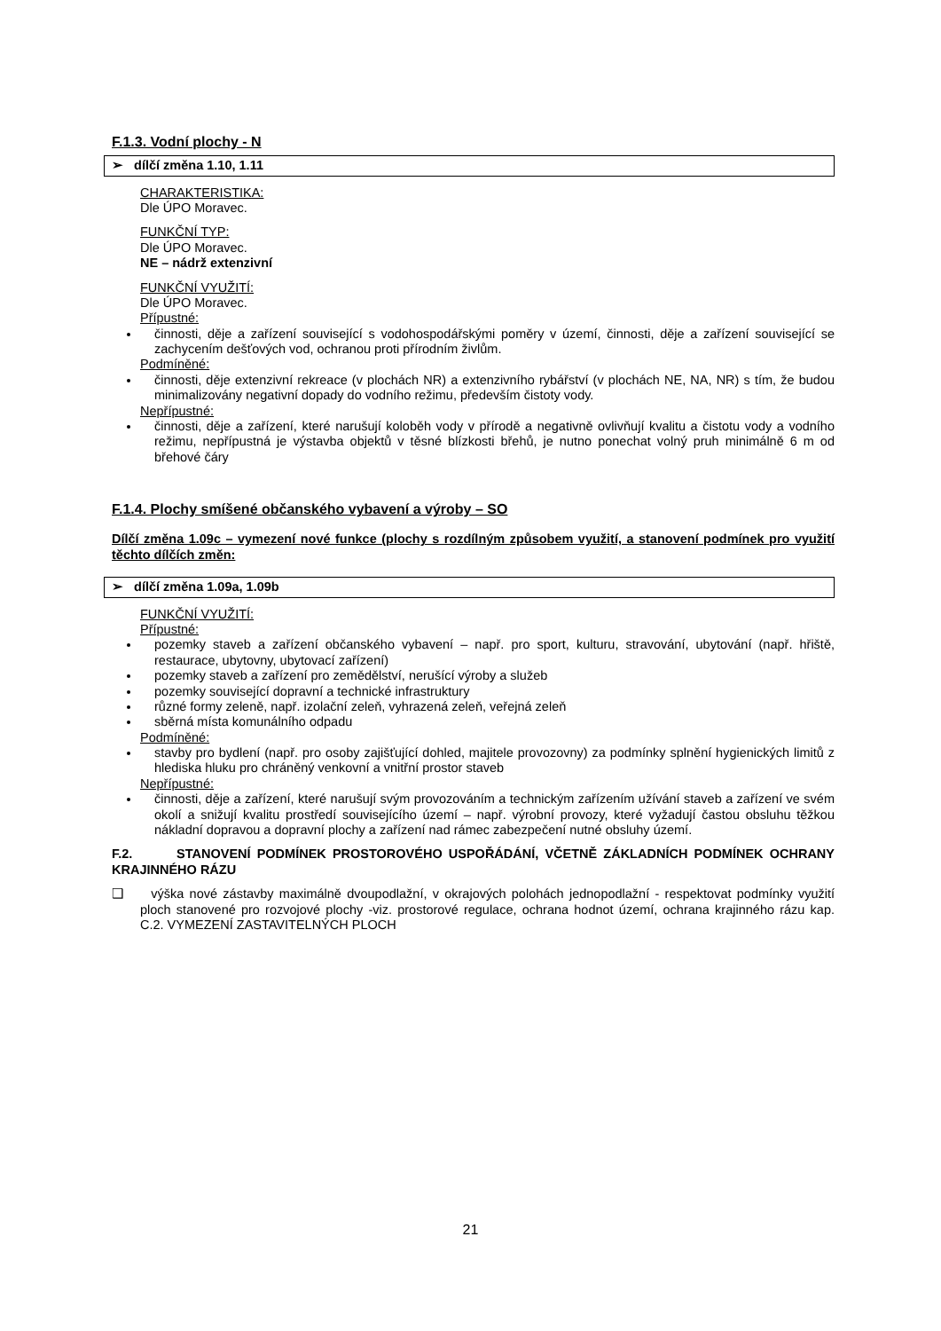F.1.3. Vodní plochy - N
➢ dílčí změna 1.10, 1.11
CHARAKTERISTIKA:
Dle ÚPO Moravec.
FUNKČNÍ TYP:
Dle ÚPO Moravec.
NE – nádrž extenzivní
FUNKČNÍ VYUŽITÍ:
Dle ÚPO Moravec.
Přípustné:
činnosti, děje a zařízení související s vodohospodářskými poměry v území, činnosti, děje a zařízení související se zachycením dešťových vod, ochranou proti přírodním živlům.
Podmíněné:
činnosti, děje extenzivní rekreace (v plochách NR) a extenzivního rybářství (v plochách NE, NA, NR) s tím, že budou minimalizovány negativní dopady do vodního režimu, především čistoty vody.
Nepřípustné:
činnosti, děje a zařízení, které narušují koloběh vody v přírodě a negativně ovlivňují kvalitu a čistotu vody a vodního režimu, nepřípustná je výstavba objektů v těsné blízkosti břehů, je nutno ponechat volný pruh minimálně 6 m od břehové čáry
F.1.4. Plochy smíšené občanského vybavení a výroby – SO
Dílčí změna 1.09c – vymezení nové funkce (plochy s rozdílným způsobem využití, a stanovení podmínek pro využití těchto dílčích změn:
➢ dílčí změna 1.09a, 1.09b
FUNKČNÍ VYUŽITÍ:
Přípustné:
pozemky staveb a zařízení občanského vybavení – např. pro sport, kulturu, stravování, ubytování (např. hřiště, restaurace, ubytovny, ubytovací zařízení)
pozemky staveb a zařízení pro zemědělství, nerušící výroby a služeb
pozemky související dopravní a technické infrastruktury
různé formy zeleně, např. izolační zeleň, vyhrazená zeleň, veřejná zeleň
sběrná místa komunálního odpadu
Podmíněné:
stavby pro bydlení (např. pro osoby zajišťující dohled, majitele provozovny) za podmínky splnění hygienických limitů z hlediska hluku pro chráněný venkovní a vnitřní prostor staveb
Nepřípustné:
činnosti, děje a zařízení, které narušují svým provozováním a technickým zařízením užívání staveb a zařízení ve svém okolí a snižují kvalitu prostředí souvisejícího území – např. výrobní provozy, které vyžadují častou obsluhu těžkou nákladní dopravou a dopravní plochy a zařízení nad rámec zabezpečení nutné obsluhy území.
F.2. STANOVENÍ PODMÍNEK PROSTOROVÉHO USPOŘÁDÁNÍ, VČETNĚ ZÁKLADNÍCH PODMÍNEK OCHRANY KRAJINNÉHO RÁZU
❑ výška nové zástavby maximálně dvoupodlažní, v okrajových polohách jednopodlažní - respektovat podmínky využití ploch stanovené pro rozvojové plochy -viz. prostorové regulace, ochrana hodnot území, ochrana krajinného rázu kap. C.2. VYMEZENÍ ZASTAVITELNÝCH PLOCH
21